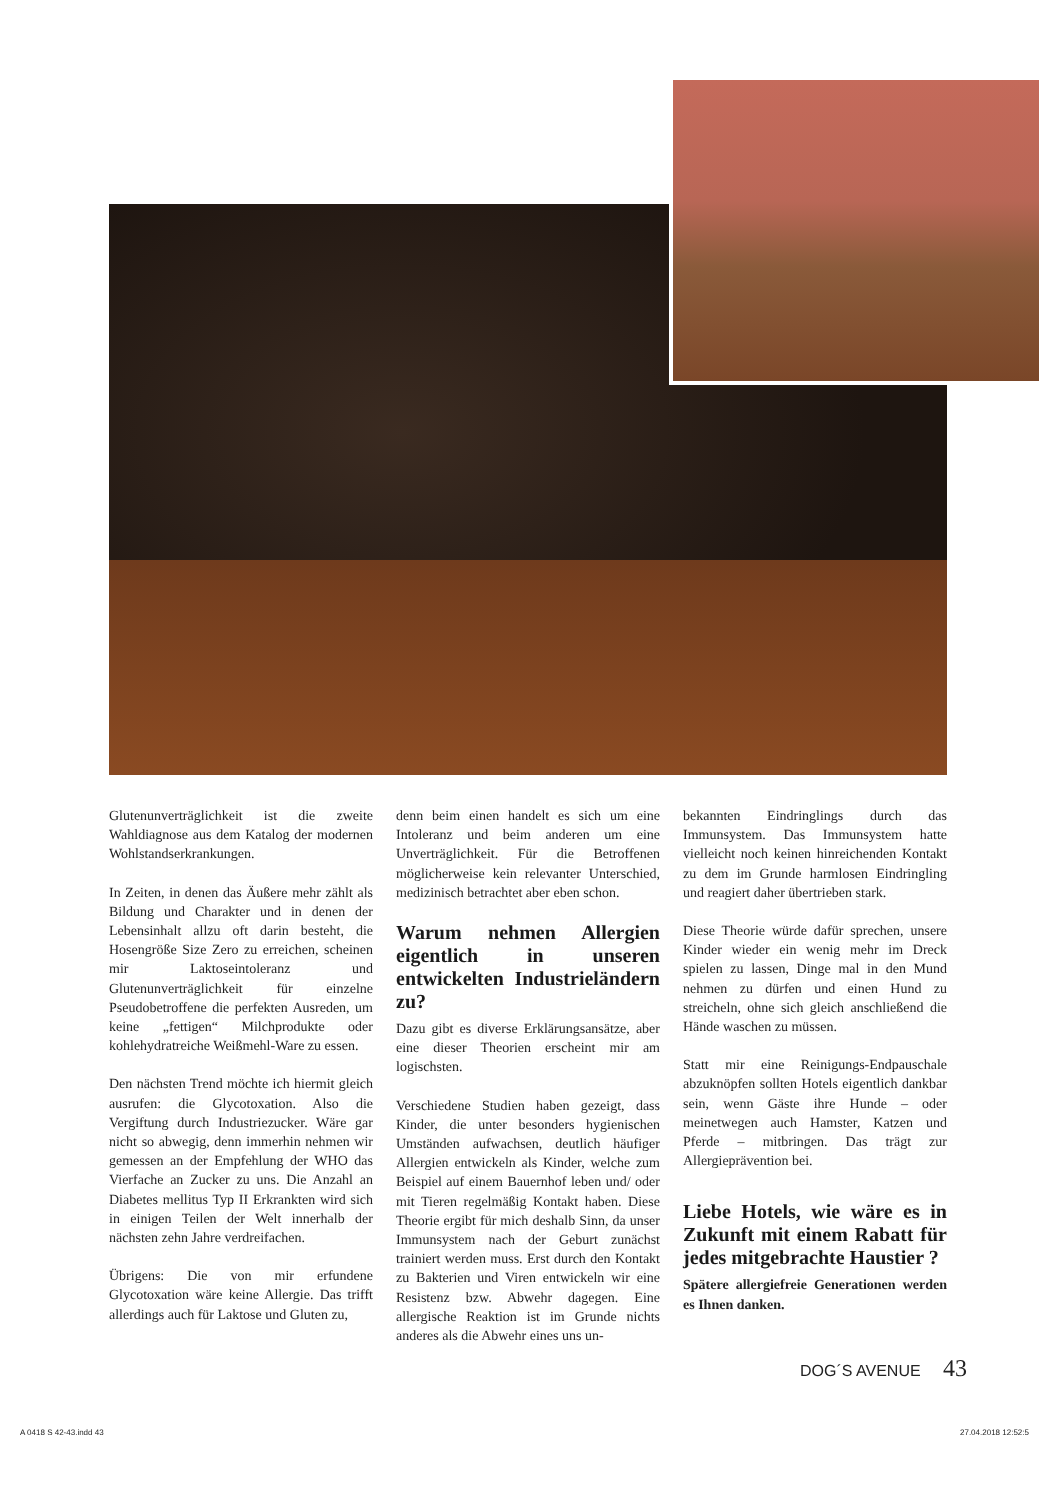Glutenunverträglichkeit ist die zweite Wahldiagnose aus dem Katalog der modernen Wohlstandserkrankungen.
In Zeiten, in denen das Äußere mehr zählt als Bildung und Charakter und in denen der Lebensinhalt allzu oft darin besteht, die Hosengröße Size Zero zu erreichen, scheinen mir Laktoseintoleranz und Glutenunverträglichkeit für einzelne Pseudobetroffene die perfekten Ausreden, um keine „fettigen“ Milchprodukte oder kohlehydratreiche Weißmehl-Ware zu essen.
Den nächsten Trend möchte ich hiermit gleich ausrufen: die Glycotoxation. Also die Vergiftung durch Industriezucker. Wäre gar nicht so abwegig, denn immerhin nehmen wir gemessen an der Empfehlung der WHO das Vierfache an Zucker zu uns. Die Anzahl an Diabetes mellitus Typ II Erkrankten wird sich in einigen Teilen der Welt innerhalb der nächsten zehn Jahre verdreifachen.
Übrigens: Die von mir erfundene Glycotoxation wäre keine Allergie. Das trifft allerdings auch für Laktose und Gluten zu,
denn beim einen handelt es sich um eine Intoleranz und beim anderen um eine Unverträglichkeit. Für die Betroffenen möglicherweise kein relevanter Unterschied, medizinisch betrachtet aber eben schon.
Warum nehmen Allergien eigentlich in unseren entwickelten Industrieländern zu?
Dazu gibt es diverse Erklärungsansätze, aber eine dieser Theorien erscheint mir am logischsten.
Verschiedene Studien haben gezeigt, dass Kinder, die unter besonders hygienischen Umständen aufwachsen, deutlich häufiger Allergien entwickeln als Kinder, welche zum Beispiel auf einem Bauernhof leben und/ oder mit Tieren regelmäßig Kontakt haben. Diese Theorie ergibt für mich deshalb Sinn, da unser Immunsystem nach der Geburt zunächst trainiert werden muss. Erst durch den Kontakt zu Bakterien und Viren entwickeln wir eine Resistenz bzw. Abwehr dagegen. Eine allergische Reaktion ist im Grunde nichts anderes als die Abwehr eines uns un-
bekannten Eindringlings durch das Immunsystem. Das Immunsystem hatte vielleicht noch keinen hinreichenden Kontakt zu dem im Grunde harmlosen Eindringling und reagiert daher übertrieben stark.
Diese Theorie würde dafür sprechen, unsere Kinder wieder ein wenig mehr im Dreck spielen zu lassen, Dinge mal in den Mund nehmen zu dürfen und einen Hund zu streicheln, ohne sich gleich anschließend die Hände waschen zu müssen.
Statt mir eine Reinigungs-Endpauschale abzuknöpfen sollten Hotels eigentlich dankbar sein, wenn Gäste ihre Hunde – oder meinetwegen auch Hamster, Katzen und Pferde – mitbringen. Das trägt zur Allergieprävention bei.
Liebe Hotels, wie wäre es in Zukunft mit einem Rabatt für jedes mitgebrachte Haustier ?
Spätere allergiefreie Generationen werden es Ihnen danken.
DOG´S AVENUE 43
A 0418 S 42-43.indd 43 27.04.2018 12:52:5